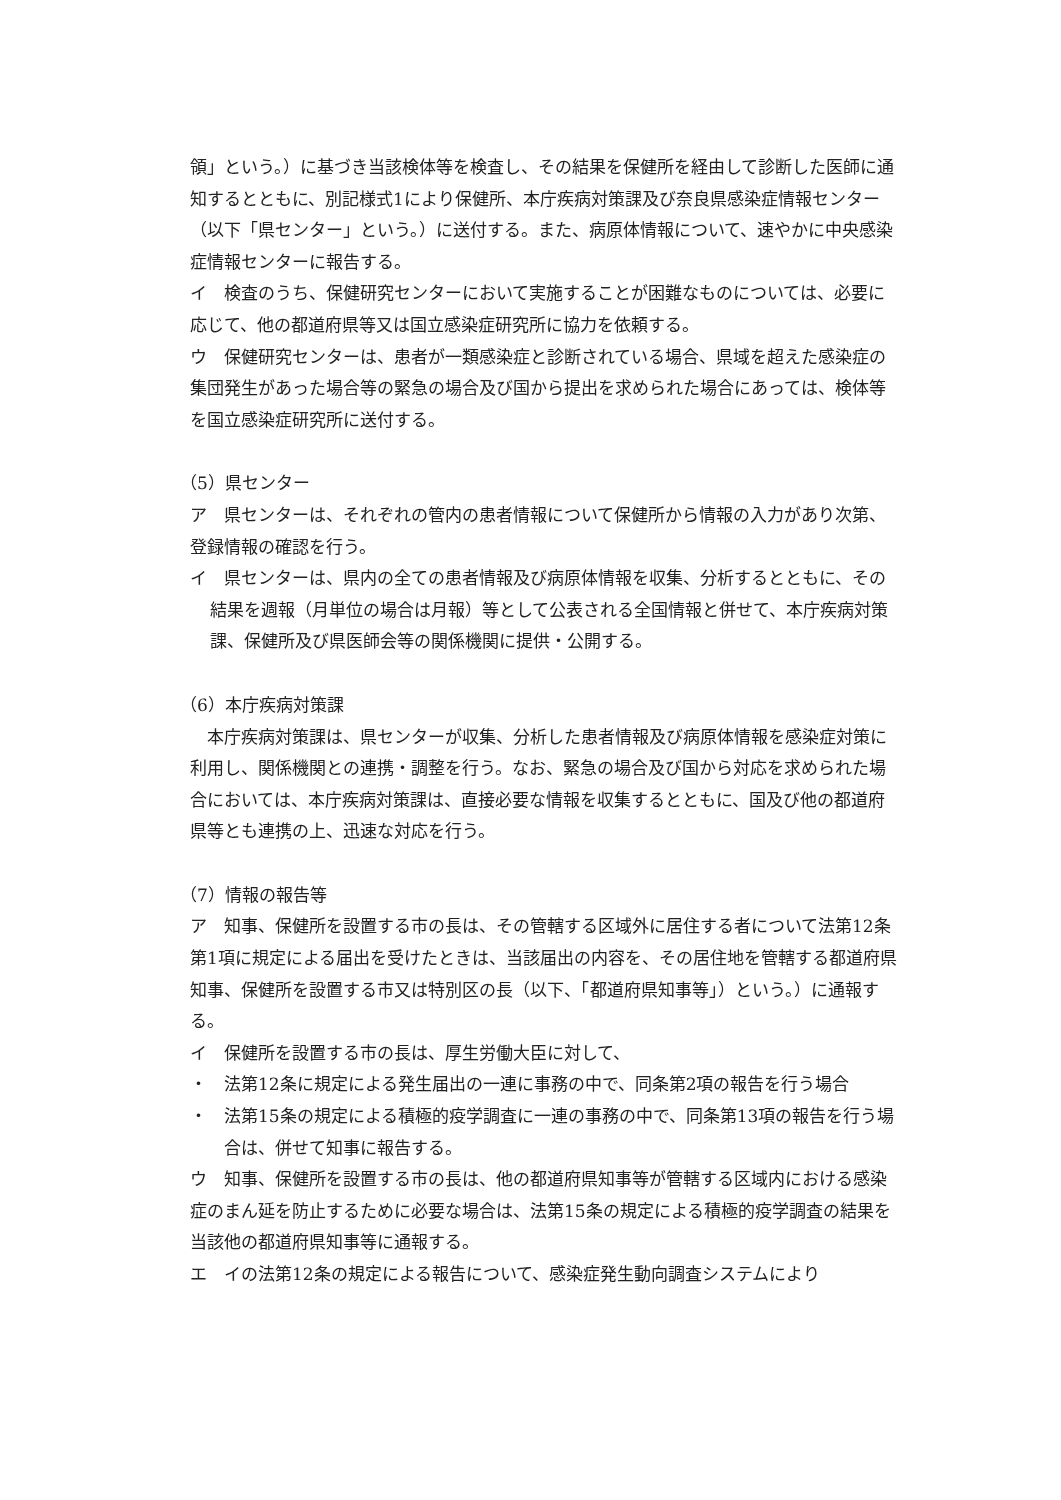領」という。）に基づき当該検体等を検査し、その結果を保健所を経由して診断した医師に通知するとともに、別記様式1により保健所、本庁疾病対策課及び奈良県感染症情報センター（以下「県センター」という。）に送付する。また、病原体情報について、速やかに中央感染症情報センターに報告する。
イ　検査のうち、保健研究センターにおいて実施することが困難なものについては、必要に応じて、他の都道府県等又は国立感染症研究所に協力を依頼する。
ウ　保健研究センターは、患者が一類感染症と診断されている場合、県域を超えた感染症の集団発生があった場合等の緊急の場合及び国から提出を求められた場合にあっては、検体等を国立感染症研究所に送付する。
（5）県センター
ア　県センターは、それぞれの管内の患者情報について保健所から情報の入力があり次第、登録情報の確認を行う。
イ　県センターは、県内の全ての患者情報及び病原体情報を収集、分析するとともに、その結果を週報（月単位の場合は月報）等として公表される全国情報と併せて、本庁疾病対策課、保健所及び県医師会等の関係機関に提供・公開する。
（6）本庁疾病対策課
　本庁疾病対策課は、県センターが収集、分析した患者情報及び病原体情報を感染症対策に利用し、関係機関との連携・調整を行う。なお、緊急の場合及び国から対応を求められた場合においては、本庁疾病対策課は、直接必要な情報を収集するとともに、国及び他の都道府県等とも連携の上、迅速な対応を行う。
（7）情報の報告等
ア　知事、保健所を設置する市の長は、その管轄する区域外に居住する者について法第12条第1項に規定による届出を受けたときは、当該届出の内容を、その居住地を管轄する都道府県知事、保健所を設置する市又は特別区の長（以下、「都道府県知事等」）という。）に通報する。
イ　保健所を設置する市の長は、厚生労働大臣に対して、
・　法第12条に規定による発生届出の一連に事務の中で、同条第2項の報告を行う場合
・　法第15条の規定による積極的疫学調査に一連の事務の中で、同条第13項の報告を行う場合は、併せて知事に報告する。
ウ　知事、保健所を設置する市の長は、他の都道府県知事等が管轄する区域内における感染症のまん延を防止するために必要な場合は、法第15条の規定による積極的疫学調査の結果を当該他の都道府県知事等に通報する。
エ　イの法第12条の規定による報告について、感染症発生動向調査システムにより